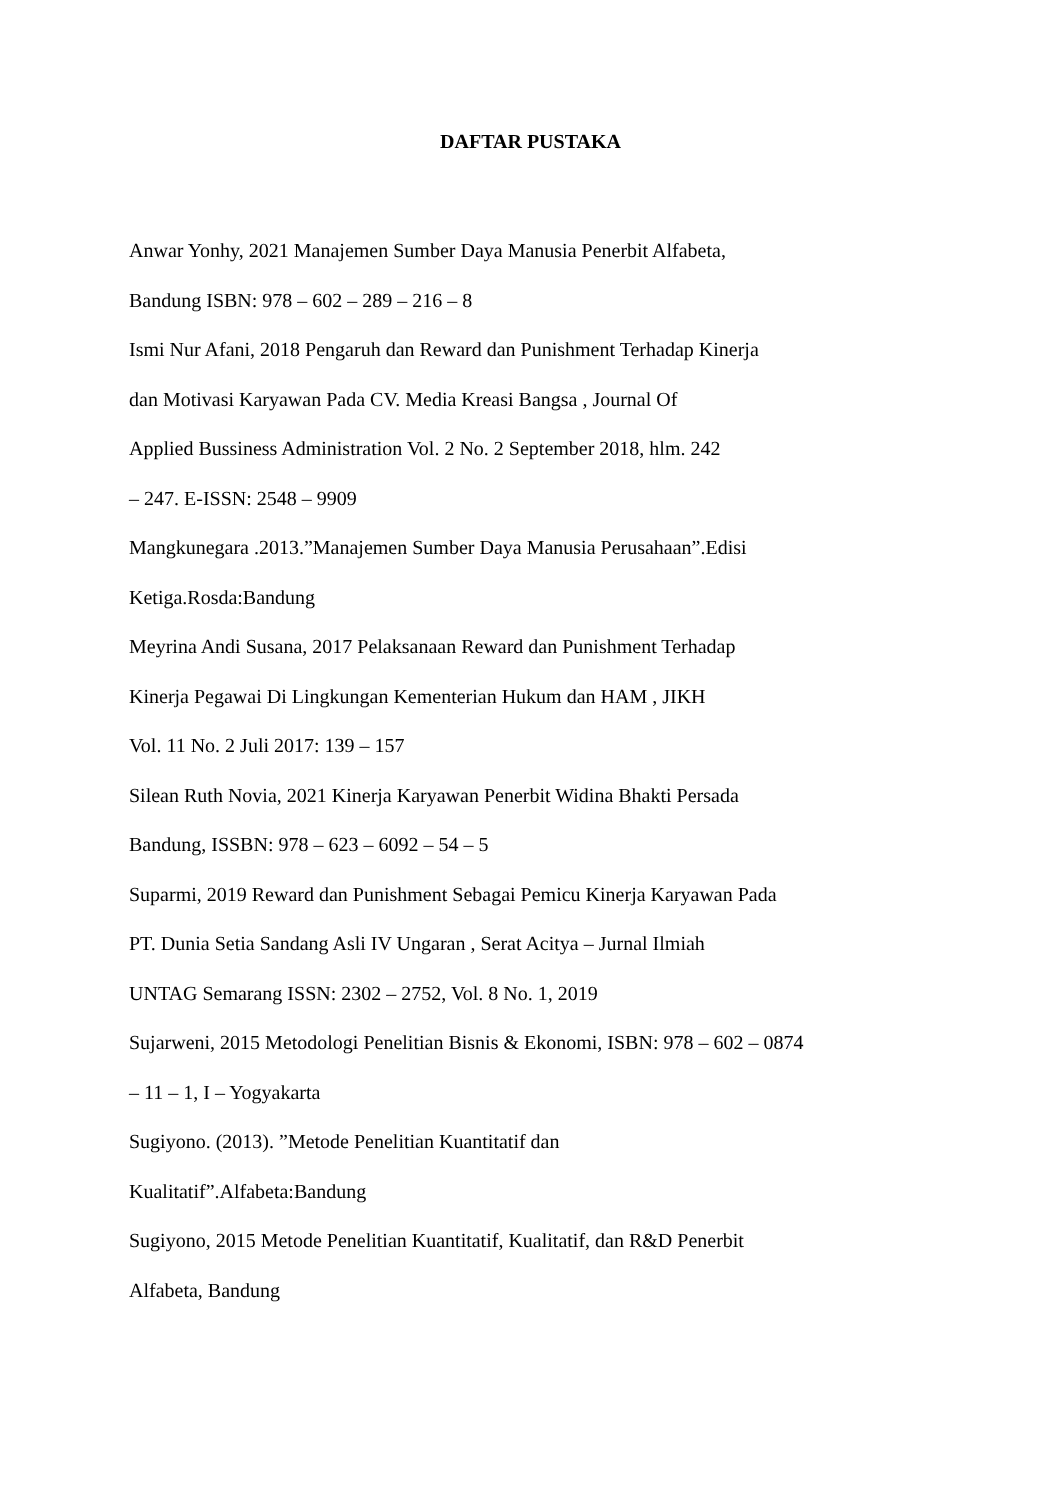DAFTAR PUSTAKA
Anwar Yonhy, 2021 Manajemen Sumber Daya Manusia Penerbit Alfabeta,
Bandung ISBN: 978 – 602 – 289 – 216 – 8
Ismi Nur Afani, 2018 Pengaruh dan Reward dan Punishment Terhadap Kinerja
dan Motivasi Karyawan Pada CV. Media Kreasi Bangsa , Journal Of
Applied Bussiness Administration Vol. 2 No. 2 September 2018, hlm. 242
– 247. E-ISSN: 2548 – 9909
Mangkunegara .2013.”Manajemen Sumber Daya Manusia Perusahaan”.Edisi
Ketiga.Rosda:Bandung
Meyrina Andi Susana, 2017 Pelaksanaan Reward dan Punishment Terhadap
Kinerja Pegawai Di Lingkungan Kementerian Hukum dan HAM , JIKH
Vol. 11 No. 2 Juli 2017: 139 – 157
Silean Ruth Novia, 2021 Kinerja Karyawan Penerbit Widina Bhakti Persada
Bandung, ISSBN: 978 – 623 – 6092 – 54 – 5
Suparmi, 2019 Reward dan Punishment Sebagai Pemicu Kinerja Karyawan Pada
PT. Dunia Setia Sandang Asli IV Ungaran , Serat Acitya – Jurnal Ilmiah
UNTAG Semarang ISSN: 2302 – 2752, Vol. 8 No. 1, 2019
Sujarweni, 2015 Metodologi Penelitian Bisnis & Ekonomi, ISBN: 978 – 602 – 0874
– 11 – 1, I – Yogyakarta
Sugiyono. (2013). ”Metode Penelitian Kuantitatif dan
Kualitatif”.Alfabeta:Bandung
Sugiyono, 2015 Metode Penelitian Kuantitatif, Kualitatif, dan R&D Penerbit
Alfabeta, Bandung